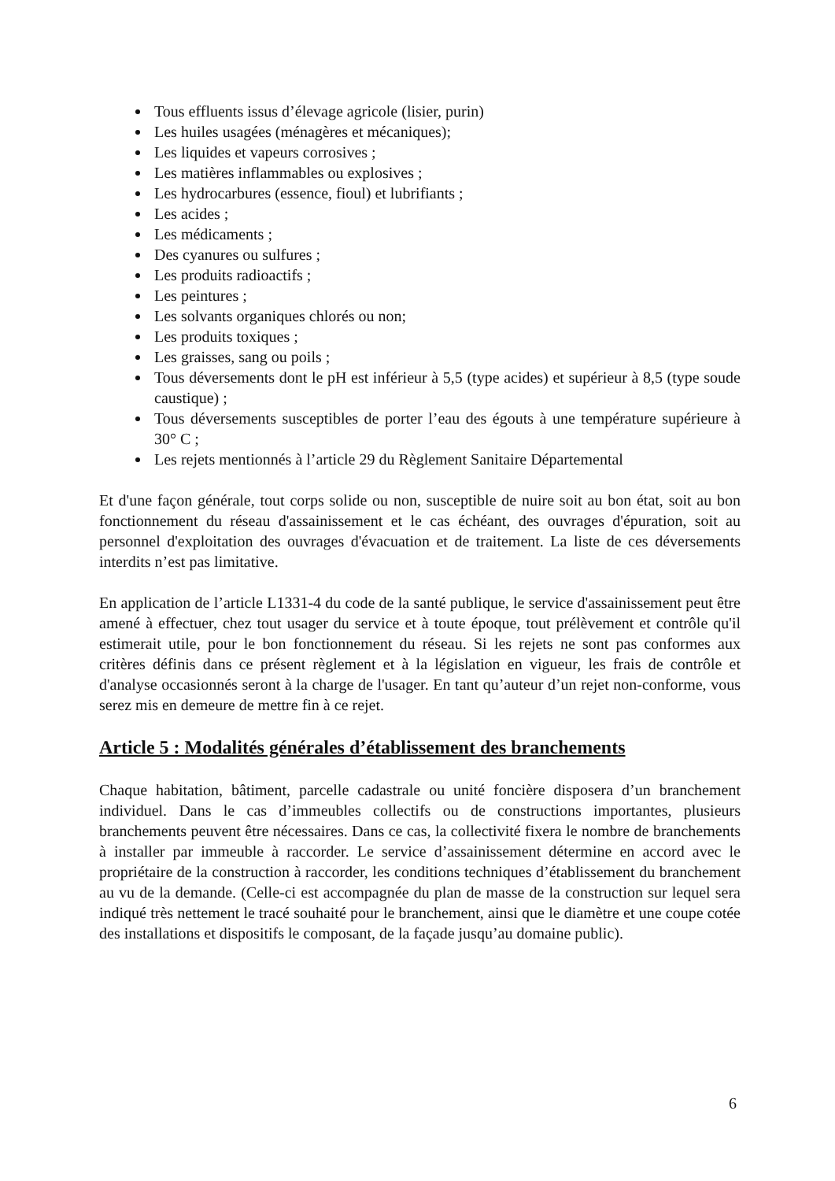Tous effluents issus d’élevage agricole (lisier, purin)
Les huiles usagées (ménagères et mécaniques);
Les liquides et vapeurs corrosives ;
Les matières inflammables ou explosives ;
Les hydrocarbures (essence, fioul) et lubrifiants ;
Les acides ;
Les médicaments ;
Des cyanures ou sulfures ;
Les produits radioactifs ;
Les peintures ;
Les solvants organiques chlorés ou non;
Les produits toxiques ;
Les graisses, sang ou poils ;
Tous déversements dont le pH est inférieur à 5,5 (type acides) et supérieur à 8,5 (type soude caustique) ;
Tous déversements susceptibles de porter l’eau des égouts à une température supérieure à 30° C ;
Les rejets mentionnés à l’article 29 du Règlement Sanitaire Départemental
Et d'une façon générale, tout corps solide ou non, susceptible de nuire soit au bon état, soit au bon fonctionnement du réseau d'assainissement et le cas échéant, des ouvrages d'épuration, soit au personnel d'exploitation des ouvrages d'évacuation et de traitement. La liste de ces déversements interdits n’est pas limitative.
En application de l’article L1331-4 du code de la santé publique, le service d'assainissement peut être amené à effectuer, chez tout usager du service et à toute époque, tout prélèvement et contrôle qu'il estimerait utile, pour le bon fonctionnement du réseau. Si les rejets ne sont pas conformes aux critères définis dans ce présent règlement et à la législation en vigueur, les frais de contrôle et d'analyse occasionnés seront à la charge de l'usager. En tant qu’auteur d’un rejet non-conforme, vous serez mis en demeure de mettre fin à ce rejet.
Article 5 : Modalités générales d’établissement des branchements
Chaque habitation, bâtiment, parcelle cadastrale ou unité foncière disposera d’un branchement individuel. Dans le cas d’immeubles collectifs ou de constructions importantes, plusieurs branchements peuvent être nécessaires. Dans ce cas, la collectivité fixera le nombre de branchements à installer par immeuble à raccorder. Le service d’assainissement détermine en accord avec le propriétaire de la construction à raccorder, les conditions techniques d’établissement du branchement au vu de la demande. (Celle-ci est accompagnée du plan de masse de la construction sur lequel sera indiqué très nettement le tracé souhaité pour le branchement, ainsi que le diamètre et une coupe cotée des installations et dispositifs le composant, de la façade jusqu’au domaine public).
6